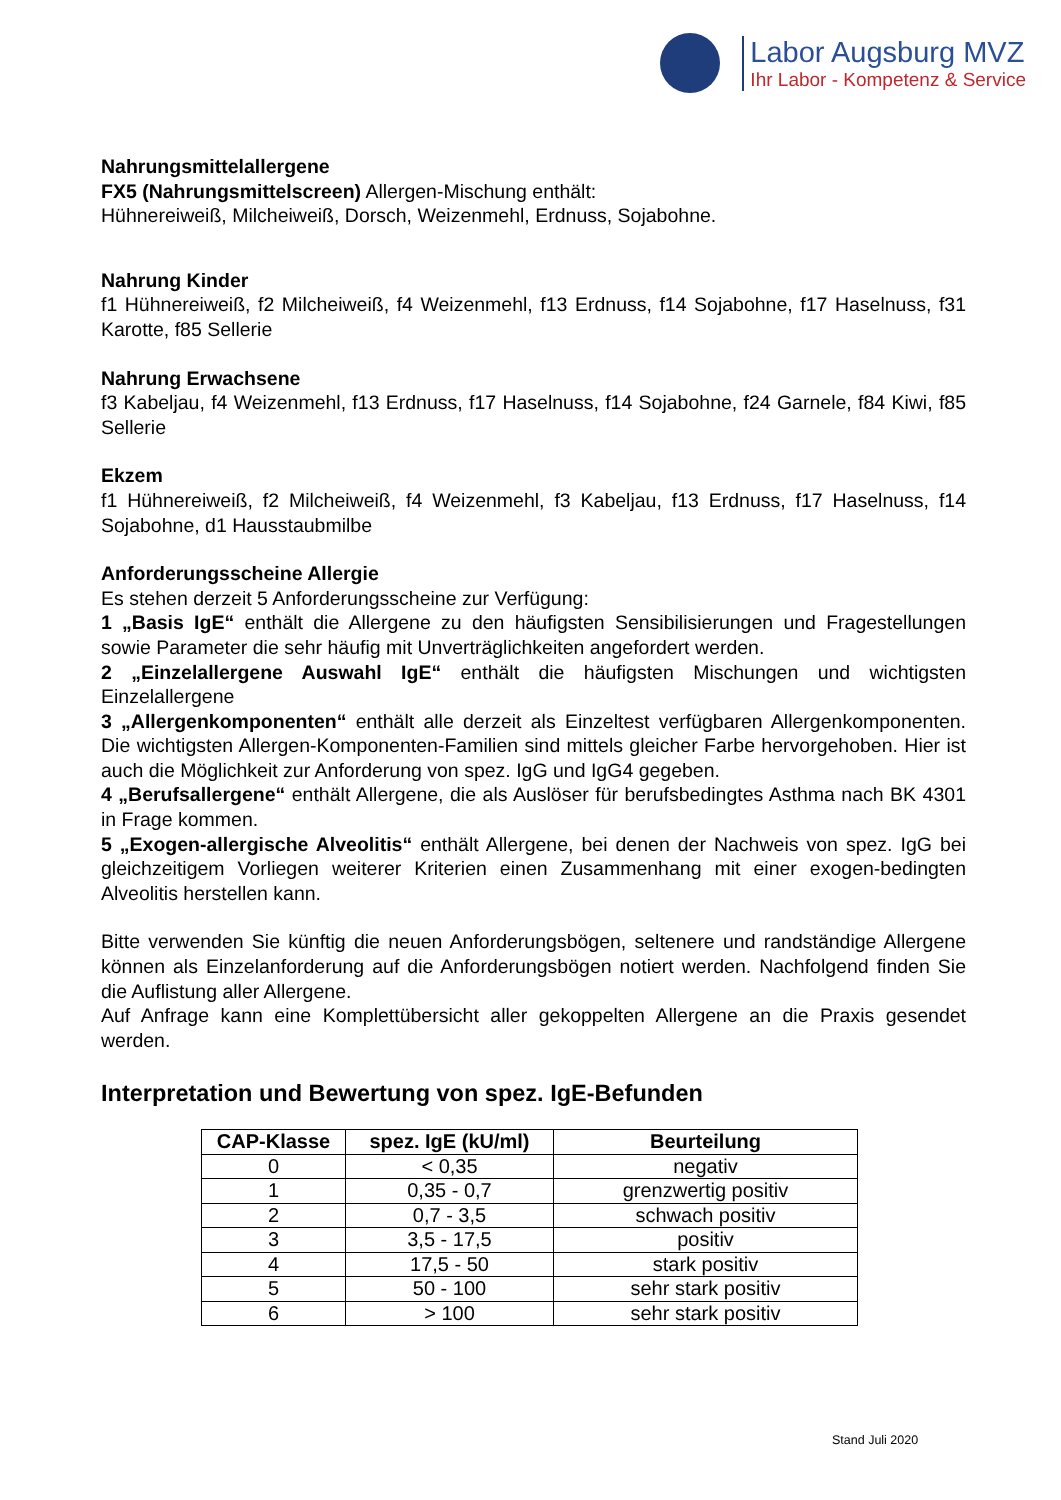Labor Augsburg MVZ
Ihr Labor - Kompetenz & Service
Nahrungsmittelallergene
FX5 (Nahrungsmittelscreen) Allergen-Mischung enthält:
Hühnereiweiß, Milcheiweiß, Dorsch, Weizenmehl, Erdnuss, Sojabohne.
Nahrung Kinder
f1 Hühnereiweiß, f2 Milcheiweiß, f4 Weizenmehl, f13 Erdnuss, f14 Sojabohne, f17 Haselnuss, f31 Karotte, f85 Sellerie
Nahrung Erwachsene
f3 Kabeljau, f4 Weizenmehl, f13 Erdnuss, f17 Haselnuss, f14 Sojabohne, f24 Garnele, f84 Kiwi, f85 Sellerie
Ekzem
f1 Hühnereiweiß, f2 Milcheiweiß, f4 Weizenmehl, f3 Kabeljau, f13 Erdnuss, f17 Haselnuss, f14 Sojabohne, d1 Hausstaubmilbe
Anforderungsscheine Allergie
Es stehen derzeit 5 Anforderungsscheine zur Verfügung:
1 „Basis IgE“ enthält die Allergene zu den häufigsten Sensibilisierungen und Fragestellungen sowie Parameter die sehr häufig mit Unverträglichkeiten angefordert werden.
2 „Einzelallergene Auswahl IgE“ enthält die häufigsten Mischungen und wichtigsten Einzelallergene
3 „Allergenkomponenten“ enthält alle derzeit als Einzeltest verfügbaren Allergenkomponenten. Die wichtigsten Allergen-Komponenten-Familien sind mittels gleicher Farbe hervorgehoben. Hier ist auch die Möglichkeit zur Anforderung von spez. IgG und IgG4 gegeben.
4 „Berufsallergene“ enthält Allergene, die als Auslöser für berufsbedingtes Asthma nach BK 4301 in Frage kommen.
5 „Exogen-allergische Alveolitis“ enthält Allergene, bei denen der Nachweis von spez. IgG bei gleichzeitigem Vorliegen weiterer Kriterien einen Zusammenhang mit einer exogen-bedingten Alveolitis herstellen kann.
Bitte verwenden Sie künftig die neuen Anforderungsbögen, seltenere und randständige Allergene können als Einzelanforderung auf die Anforderungsbögen notiert werden. Nachfolgend finden Sie die Auflistung aller Allergene.
Auf Anfrage kann eine Komplettübersicht aller gekoppelten Allergene an die Praxis gesendet werden.
Interpretation und Bewertung von spez. IgE-Befunden
| CAP-Klasse | spez. IgE (kU/ml) | Beurteilung |
| --- | --- | --- |
| 0 | < 0,35 | negativ |
| 1 | 0,35 - 0,7 | grenzwertig positiv |
| 2 | 0,7 - 3,5 | schwach positiv |
| 3 | 3,5 - 17,5 | positiv |
| 4 | 17,5 - 50 | stark positiv |
| 5 | 50 - 100 | sehr stark positiv |
| 6 | > 100 | sehr stark positiv |
Stand Juli 2020